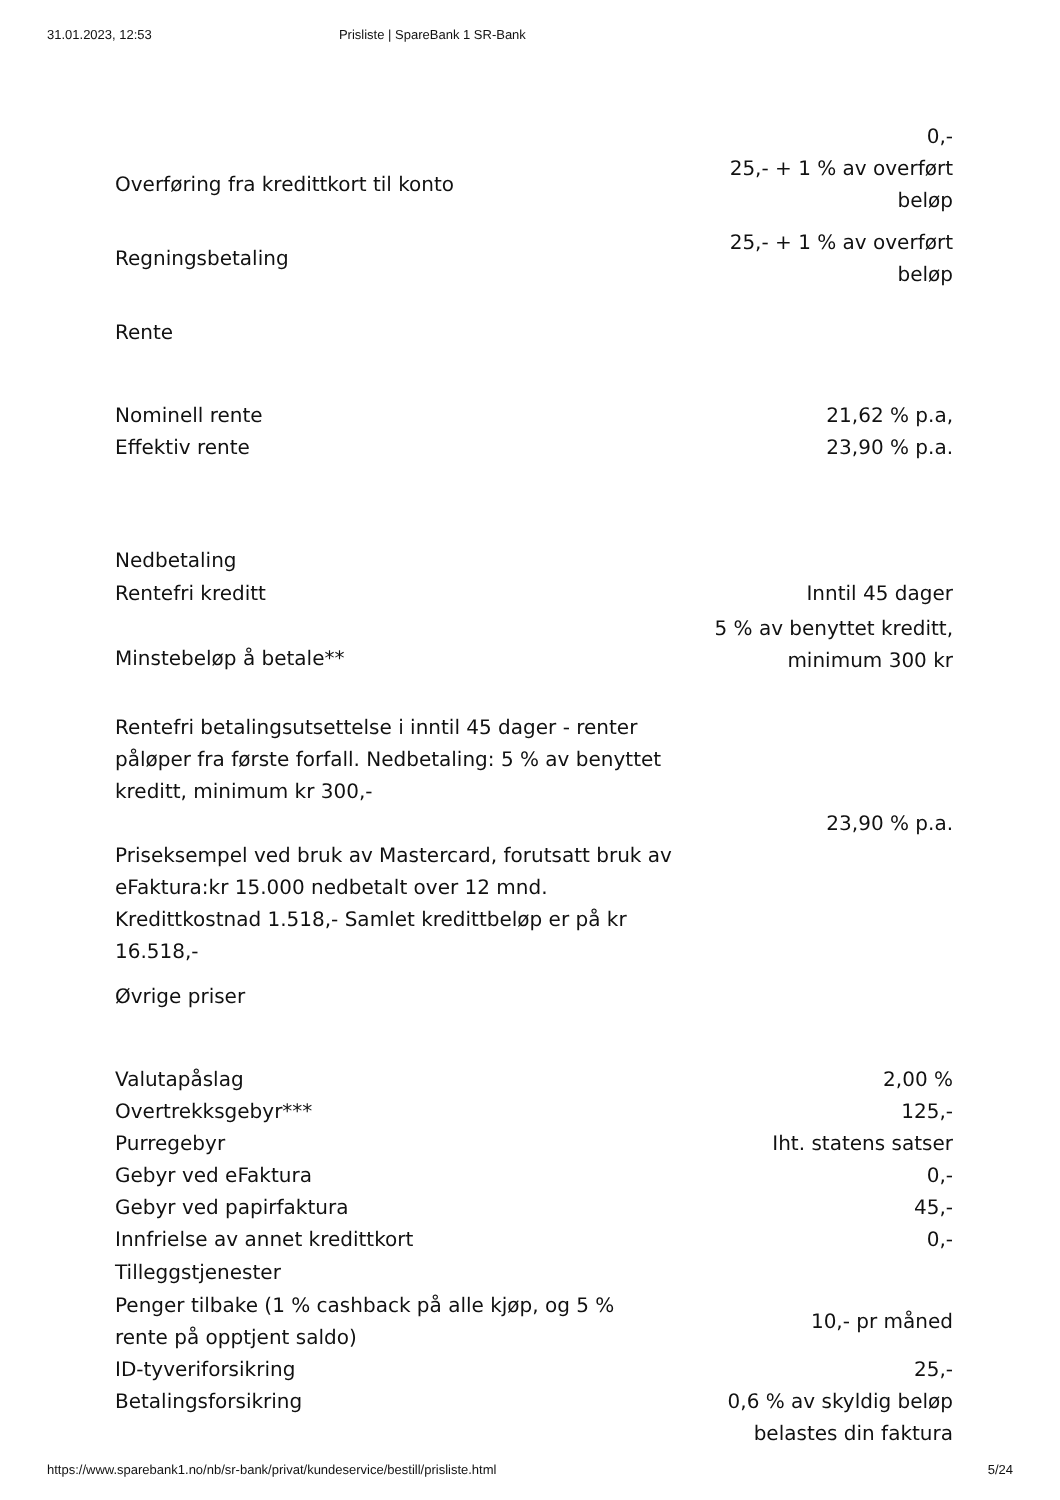31.01.2023, 12:53 Prisliste | SpareBank 1 SR-Bank
| | 0,- |
| Overføring fra kredittkort til konto | 25,- + 1 % av overført beløp |
| Regningsbetaling | 25,- + 1 % av overført beløp |
Rente
| Nominell rente | 21,62 % p.a, |
| Effektiv rente | 23,90 % p.a. |
Nedbetaling
| Rentefri kreditt | Inntil 45 dager |
| Minstebeløp å betale** | 5 % av benyttet kreditt, minimum 300 kr |
| Rentefri betalingsutsettelse i inntil 45 dager - renter påløper fra første forfall. Nedbetaling: 5 % av benyttet kreditt, minimum kr 300,- | |
| | 23,90 % p.a. |
| Priseksempel ved bruk av Mastercard, forutsatt bruk av eFaktura:kr 15.000 nedbetalt over 12 mnd. Kredittkostnad 1.518,- Samlet kredittbeløp er på kr 16.518,- | |
Øvrige priser
| Valutapåslag | 2,00 % |
| Overtrekksgebyr*** | 125,- |
| Purregebyr | Iht. statens satser |
| Gebyr ved eFaktura | 0,- |
| Gebyr ved papirfaktura | 45,- |
| Innfrielse av annet kredittkort | 0,- |
Tilleggstjenester
| Penger tilbake (1 % cashback på alle kjøp, og 5 % rente på opptjent saldo) | 10,- pr måned |
| ID-tyveriforsikring | 25,- |
| Betalingsforsikring | 0,6 % av skyldig beløp belastes din faktura |
https://www.sparebank1.no/nb/sr-bank/privat/kundeservice/bestill/prisliste.html 5/24